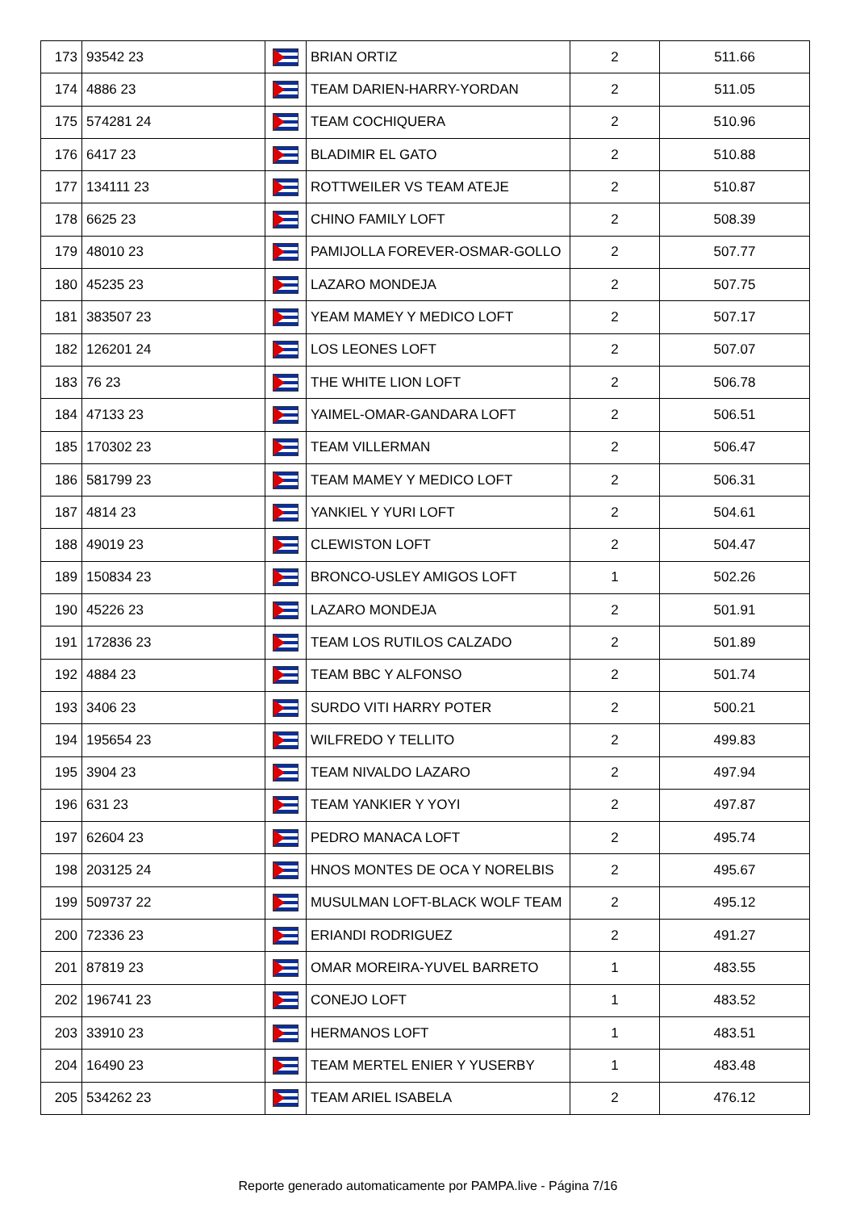| 173 | 93542 23 | | BRIAN ORTIZ | 2 | 511.66 |
| 174 | 4886 23 | | TEAM DARIEN-HARRY-YORDAN | 2 | 511.05 |
| 175 | 574281 24 | | TEAM COCHIQUERA | 2 | 510.96 |
| 176 | 6417 23 | | BLADIMIR EL GATO | 2 | 510.88 |
| 177 | 134111 23 | | ROTTWEILER VS TEAM ATEJE | 2 | 510.87 |
| 178 | 6625 23 | | CHINO FAMILY LOFT | 2 | 508.39 |
| 179 | 48010 23 | | PAMIJOLLA FOREVER-OSMAR-GOLLO | 2 | 507.77 |
| 180 | 45235 23 | | LAZARO MONDEJA | 2 | 507.75 |
| 181 | 383507 23 | | YEAM MAMEY Y MEDICO LOFT | 2 | 507.17 |
| 182 | 126201 24 | | LOS LEONES LOFT | 2 | 507.07 |
| 183 | 76 23 | | THE WHITE LION LOFT | 2 | 506.78 |
| 184 | 47133 23 | | YAIMEL-OMAR-GANDARA LOFT | 2 | 506.51 |
| 185 | 170302 23 | | TEAM VILLERMAN | 2 | 506.47 |
| 186 | 581799 23 | | TEAM MAMEY Y MEDICO LOFT | 2 | 506.31 |
| 187 | 4814 23 | | YANKIEL Y YURI LOFT | 2 | 504.61 |
| 188 | 49019 23 | | CLEWISTON LOFT | 2 | 504.47 |
| 189 | 150834 23 | | BRONCO-USLEY AMIGOS LOFT | 1 | 502.26 |
| 190 | 45226 23 | | LAZARO MONDEJA | 2 | 501.91 |
| 191 | 172836 23 | | TEAM LOS RUTILOS CALZADO | 2 | 501.89 |
| 192 | 4884 23 | | TEAM BBC Y ALFONSO | 2 | 501.74 |
| 193 | 3406 23 | | SURDO VITI HARRY POTER | 2 | 500.21 |
| 194 | 195654 23 | | WILFREDO Y TELLITO | 2 | 499.83 |
| 195 | 3904 23 | | TEAM NIVALDO LAZARO | 2 | 497.94 |
| 196 | 631 23 | | TEAM YANKIER Y YOYI | 2 | 497.87 |
| 197 | 62604 23 | | PEDRO MANACA LOFT | 2 | 495.74 |
| 198 | 203125 24 | | HNOS MONTES DE OCA Y NORELBIS | 2 | 495.67 |
| 199 | 509737 22 | | MUSULMAN LOFT-BLACK WOLF TEAM | 2 | 495.12 |
| 200 | 72336 23 | | ERIANDI RODRIGUEZ | 2 | 491.27 |
| 201 | 87819 23 | | OMAR MOREIRA-YUVEL BARRETO | 1 | 483.55 |
| 202 | 196741 23 | | CONEJO LOFT | 1 | 483.52 |
| 203 | 33910 23 | | HERMANOS LOFT | 1 | 483.51 |
| 204 | 16490 23 | | TEAM MERTEL ENIER Y YUSERBY | 1 | 483.48 |
| 205 | 534262 23 | | TEAM ARIEL ISABELA | 2 | 476.12 |
Reporte generado automaticamente por PAMPA.live - Página 7/16